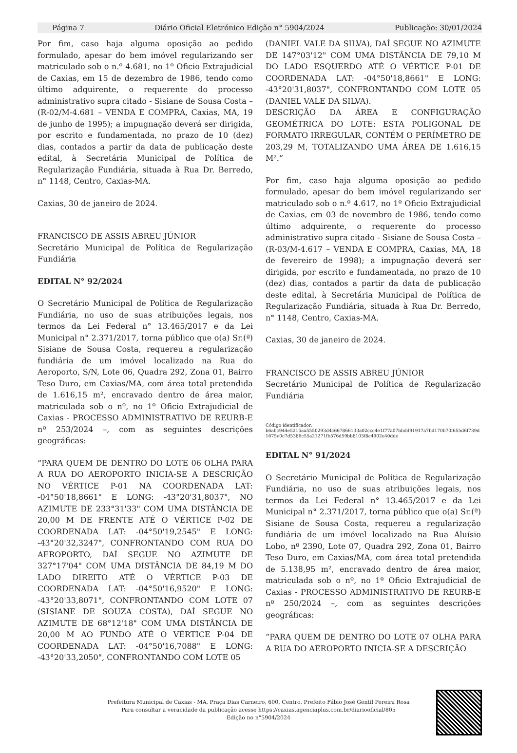Página 7 Diário Oficial Eletrónico Edição n° 5904/2024 Publicação: 30/01/2024
Por fim, caso haja alguma oposição ao pedido formulado, apesar do bem imóvel regularizando ser matriculado sob o n.º 4.681, no 1º Oficio Extrajudicial de Caxias, em 15 de dezembro de 1986, tendo como último adquirente, o requerente do processo administrativo supra citado - Sisiane de Sousa Costa – (R-02/M-4.681 – VENDA E COMPRA, Caxias, MA, 19 de junho de 1995); a impugnação deverá ser dirigida, por escrito e fundamentada, no prazo de 10 (dez) dias, contados a partir da data de publicação deste edital, à Secretária Municipal de Política de Regularização Fundiária, situada à Rua Dr. Berredo, n° 1148, Centro, Caxias-MA.
Caxias, 30 de janeiro de 2024.
FRANCISCO DE ASSIS ABREU JÚNIOR
Secretário Municipal de Política de Regularização Fundiária
EDITAL N° 92/2024
O Secretário Municipal de Política de Regularização Fundiária, no uso de suas atribuições legais, nos termos da Lei Federal n° 13.465/2017 e da Lei Municipal n° 2.371/2017, torna público que o(a) Sr.(ª) Sisiane de Sousa Costa, requereu a regularização fundiária de um imóvel localizado na Rua do Aeroporto, S/N, Lote 06, Quadra 292, Zona 01, Bairro Teso Duro, em Caxias/MA, com área total pretendida de 1.616,15 m², encravado dentro de área maior, matriculada sob o nº, no 1º Oficio Extrajudicial de Caxias - PROCESSO ADMINISTRATIVO DE REURB-E nº 253/2024 –, com as seguintes descrições geográficas:
“PARA QUEM DE DENTRO DO LOTE 06 OLHA PARA A RUA DO AEROPORTO INICIA-SE A DESCRIÇÃO NO VÉRTICE P-01 NA COORDENADA LAT: -04°50'18,8661" E LONG: -43°20'31,8037", NO AZIMUTE DE 233°31'33" COM UMA DISTÂNCIA DE 20,00 M DE FRENTE ATÉ O VÉRTICE P-02 DE COORDENADA LAT: -04°50'19,2545" E LONG: -43°20'32,3247", CONFRONTANDO COM RUA DO AEROPORTO, DAÍ SEGUE NO AZIMUTE DE 327°17'04" COM UMA DISTÂNCIA DE 84,19 M DO LADO DIREITO ATÉ O VÉRTICE P-03 DE COORDENADA LAT: -04°50'16,9520" E LONG: -43°20'33,8071", CONFRONTANDO COM LOTE 07 (SISIANE DE SOUZA COSTA), DAÍ SEGUE NO AZIMUTE DE 68°12'18" COM UMA DISTÂNCIA DE 20,00 M AO FUNDO ATÉ O VÉRTICE P-04 DE COORDENADA LAT: -04°50'16,7088" E LONG: -43°20'33,2050", CONFRONTANDO COM LOTE 05
(DANIEL VALE DA SILVA), DAÍ SEGUE NO AZIMUTE DE 147°03'12" COM UMA DISTÂNCIA DE 79,10 M DO LADO ESQUERDO ATÉ O VÉRTICE P-01 DE COORDENADA LAT: -04°50'18,8661" E LONG: -43°20'31,8037", CONFRONTANDO COM LOTE 05 (DANIEL VALE DA SILVA).
DESCRIÇÃO DA ÁREA E CONFIGURAÇÃO GEOMÉTRICA DO LOTE: ESTA POLIGONAL DE FORMATO IRREGULAR, CONTÉM O PERÍMETRO DE 203,29 M, TOTALIZANDO UMA ÁREA DE 1.616,15 M².”
Por fim, caso haja alguma oposição ao pedido formulado, apesar do bem imóvel regularizando ser matriculado sob o n.º 4.617, no 1º Oficio Extrajudicial de Caxias, em 03 de novembro de 1986, tendo como último adquirente, o requerente do processo administrativo supra citado - Sisiane de Sousa Costa – (R-03/M-4.617 – VENDA E COMPRA, Caxias, MA, 18 de fevereiro de 1998); a impugnação deverá ser dirigida, por escrito e fundamentada, no prazo de 10 (dez) dias, contados a partir da data de publicação deste edital, à Secretária Municipal de Política de Regularização Fundiária, situada à Rua Dr. Berredo, n° 1148, Centro, Caxias-MA.
Caxias, 30 de janeiro de 2024.
FRANCISCO DE ASSIS ABREU JÚNIOR
Secretário Municipal de Política de Regularização Fundiária
Código identificador:
b6abc944e5215aa5550293d4c667866133a02ccc4e1f77a07bbdd91917a7bd170b70f655d6f739d1675e0c7d5386c55a21271fb576d59bb8103f8c4902e40dde
EDITAL N° 91/2024
O Secretário Municipal de Política de Regularização Fundiária, no uso de suas atribuições legais, nos termos da Lei Federal n° 13.465/2017 e da Lei Municipal n° 2.371/2017, torna público que o(a) Sr.(ª) Sisiane de Sousa Costa, requereu a regularização fundiária de um imóvel localizado na Rua Aluísio Lobo, nº 2390, Lote 07, Quadra 292, Zona 01, Bairro Teso Duro, em Caxias/MA, com área total pretendida de 5.138,95 m², encravado dentro de área maior, matriculada sob o nº, no 1º Oficio Extrajudicial de Caxias - PROCESSO ADMINISTRATIVO DE REURB-E nº 250/2024 –, com as seguintes descrições geográficas:
“PARA QUEM DE DENTRO DO LOTE 07 OLHA PARA A RUA DO AEROPORTO INICIA-SE A DESCRIÇÃO
Prefeitura Municipal de Caxias - MA, Praça Dias Carneiro, 600, Centro, Prefeito Fábio José Gentil Pereira Rosa
Para consultar a veracidade da publicação acesse https://caxias.agenciaplus.com.br/diariooficial/805
Edição no n°5904/2024